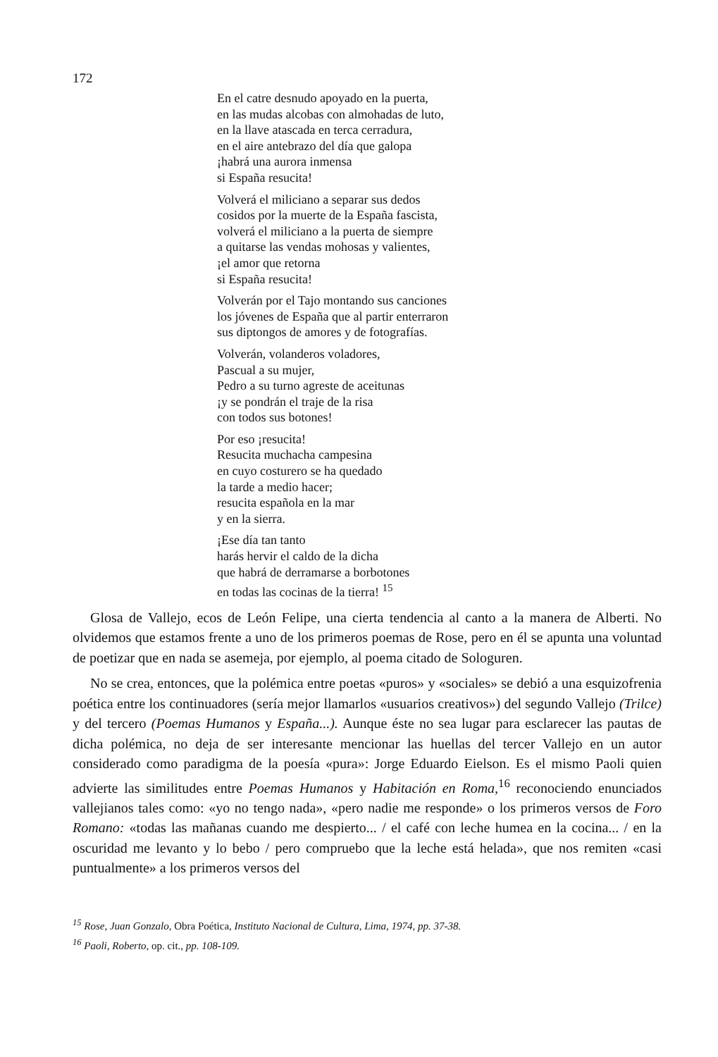172
En el catre desnudo apoyado en la puerta,
en las mudas alcobas con almohadas de luto,
en la llave atascada en terca cerradura,
en el aire antebrazo del día que galopa
¡habrá una aurora inmensa
si España resucita!
Volverá el miliciano a separar sus dedos
cosidos por la muerte de la España fascista,
volverá el miliciano a la puerta de siempre
a quitarse las vendas mohosas y valientes,
¡el amor que retorna
si España resucita!
Volverán por el Tajo montando sus canciones
los jóvenes de España que al partir enterraron
sus diptongos de amores y de fotografías.
Volverán, volanderos voladores,
Pascual a su mujer,
Pedro a su turno agreste de aceitunas
¡y se pondrán el traje de la risa
con todos sus botones!
Por eso ¡resucita!
Resucita muchacha campesina
en cuyo costurero se ha quedado
la tarde a medio hacer;
resucita española en la mar
y en la sierra.
¡Ese día tan tanto
harás hervir el caldo de la dicha
que habrá de derramarse a borbotones
en todas las cocinas de la tierra! <sup>15</sup>
Glosa de Vallejo, ecos de León Felipe, una cierta tendencia al canto a la manera de Alberti. No olvidemos que estamos frente a uno de los primeros poemas de Rose, pero en él se apunta una voluntad de poetizar que en nada se asemeja, por ejemplo, al poema citado de Sologuren.
No se crea, entonces, que la polémica entre poetas «puros» y «sociales» se debió a una esquizofrenia poética entre los continuadores (sería mejor llamarlos «usuarios creativos») del segundo Vallejo (Trilce) y del tercero (Poemas Humanos y España...). Aunque éste no sea lugar para esclarecer las pautas de dicha polémica, no deja de ser interesante mencionar las huellas del tercer Vallejo en un autor considerado como paradigma de la poesía «pura»: Jorge Eduardo Eielson. Es el mismo Paoli quien advierte las similitudes entre Poemas Humanos y Habitación en Roma,<sup>16</sup> reconociendo enunciados vallejianos tales como: «yo no tengo nada», «pero nadie me responde» o los primeros versos de Foro Romano: «todas las mañanas cuando me despierto... / el café con leche humea en la cocina... / en la oscuridad me levanto y lo bebo / pero compruebo que la leche está helada», que nos remiten «casi puntualmente» a los primeros versos del
<sup>15</sup> Rose, Juan Gonzalo, Obra Poética, Instituto Nacional de Cultura, Lima, 1974, pp. 37-38.
<sup>16</sup> Paoli, Roberto, op. cit., pp. 108-109.